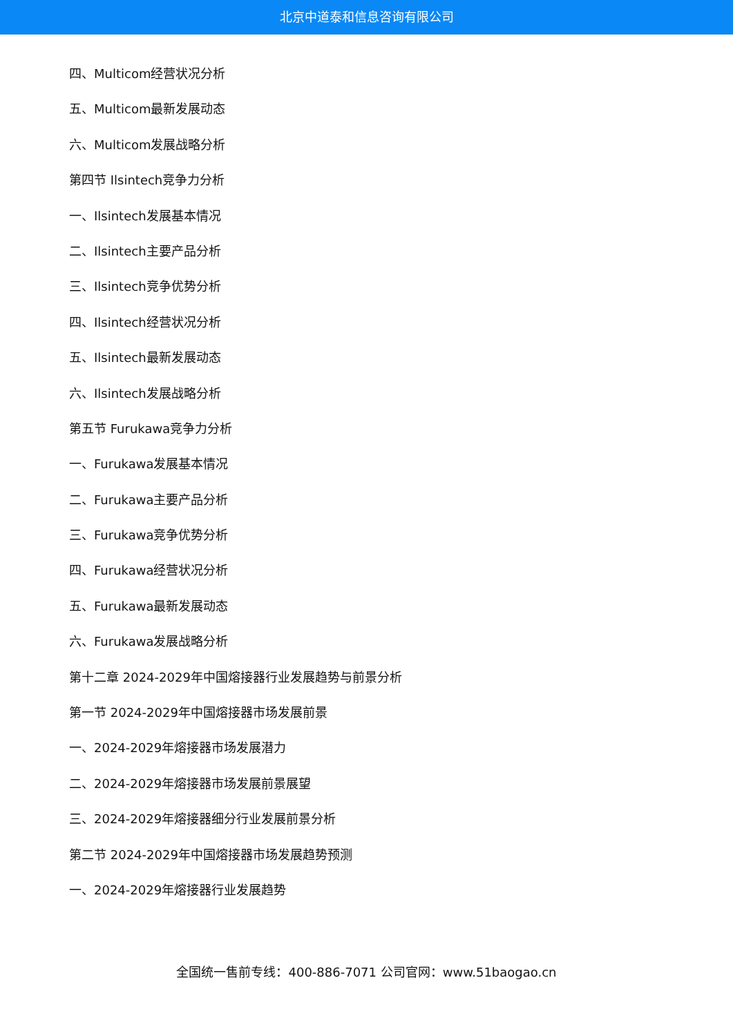北京中道泰和信息咨询有限公司
四、Multicom经营状况分析
五、Multicom最新发展动态
六、Multicom发展战略分析
第四节 Ilsintech竞争力分析
一、Ilsintech发展基本情况
二、Ilsintech主要产品分析
三、Ilsintech竞争优势分析
四、Ilsintech经营状况分析
五、Ilsintech最新发展动态
六、Ilsintech发展战略分析
第五节 Furukawa竞争力分析
一、Furukawa发展基本情况
二、Furukawa主要产品分析
三、Furukawa竞争优势分析
四、Furukawa经营状况分析
五、Furukawa最新发展动态
六、Furukawa发展战略分析
第十二章 2024-2029年中国熔接器行业发展趋势与前景分析
第一节 2024-2029年中国熔接器市场发展前景
一、2024-2029年熔接器市场发展潜力
二、2024-2029年熔接器市场发展前景展望
三、2024-2029年熔接器细分行业发展前景分析
第二节 2024-2029年中国熔接器市场发展趋势预测
一、2024-2029年熔接器行业发展趋势
全国统一售前专线：400-886-7071 公司官网：www.51baogao.cn